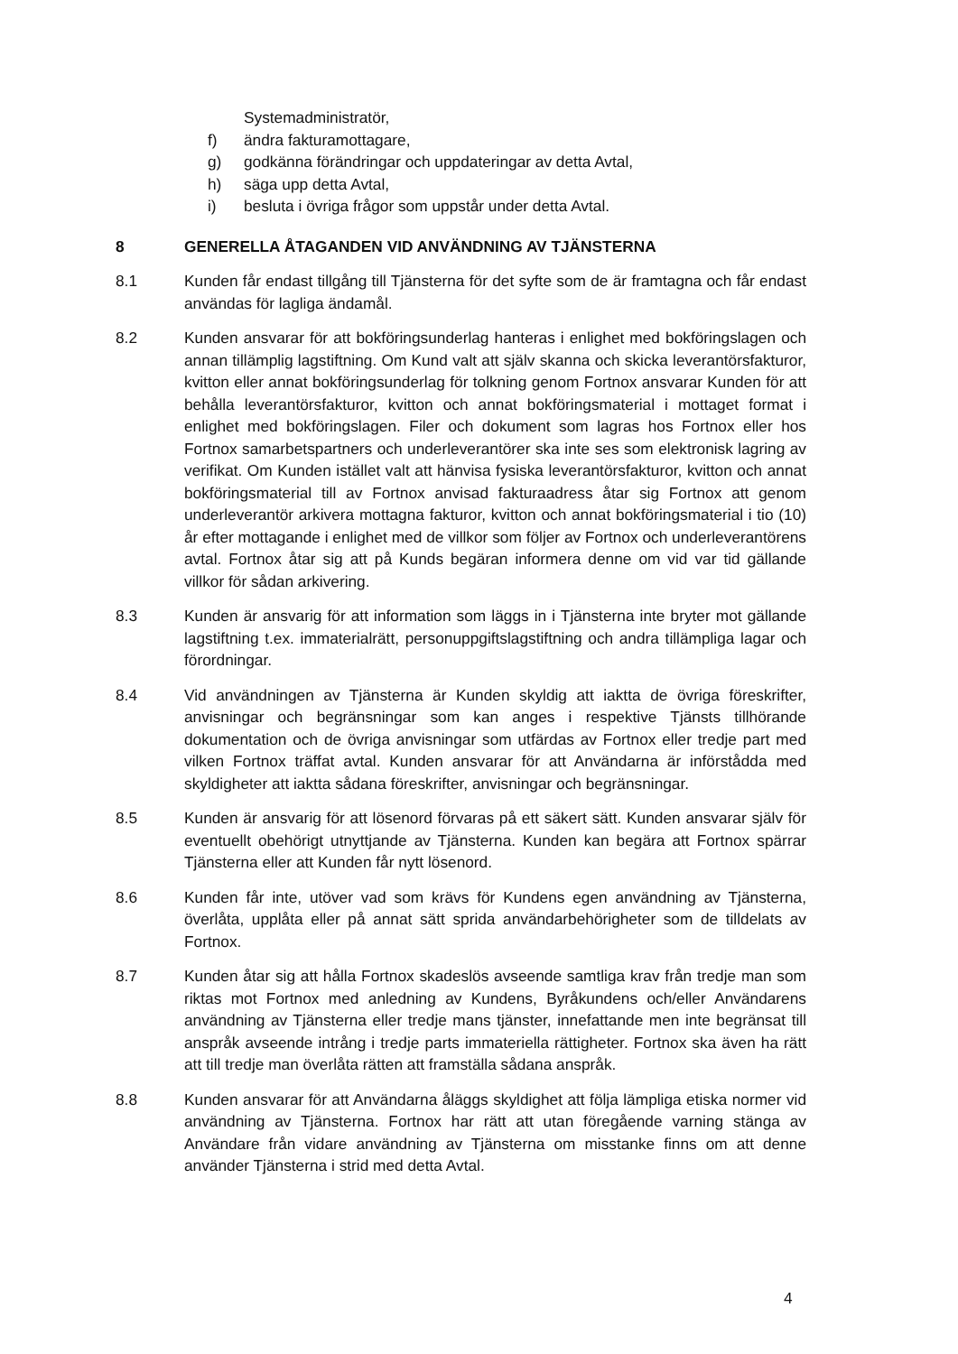Systemadministratör,
f) ändra fakturamottagare,
g) godkänna förändringar och uppdateringar av detta Avtal,
h) säga upp detta Avtal,
i) besluta i övriga frågor som uppstår under detta Avtal.
8 GENERELLA ÅTAGANDEN VID ANVÄNDNING AV TJÄNSTERNA
8.1 Kunden får endast tillgång till Tjänsterna för det syfte som de är framtagna och får endast användas för lagliga ändamål.
8.2 Kunden ansvarar för att bokföringsunderlag hanteras i enlighet med bokföringslagen och annan tillämplig lagstiftning. Om Kund valt att själv skanna och skicka leverantörsfakturor, kvitton eller annat bokföringsunderlag för tolkning genom Fortnox ansvarar Kunden för att behålla leverantörsfakturor, kvitton och annat bokföringsmaterial i mottaget format i enlighet med bokföringslagen. Filer och dokument som lagras hos Fortnox eller hos Fortnox samarbetspartners och underleverantörer ska inte ses som elektronisk lagring av verifikat. Om Kunden istället valt att hänvisa fysiska leverantörsfakturor, kvitton och annat bokföringsmaterial till av Fortnox anvisad fakturaadress åtar sig Fortnox att genom underleverantör arkivera mottagna fakturor, kvitton och annat bokföringsmaterial i tio (10) år efter mottagande i enlighet med de villkor som följer av Fortnox och underleverantörens avtal. Fortnox åtar sig att på Kunds begäran informera denne om vid var tid gällande villkor för sådan arkivering.
8.3 Kunden är ansvarig för att information som läggs in i Tjänsterna inte bryter mot gällande lagstiftning t.ex. immaterialrätt, personuppgiftslagstiftning och andra tillämpliga lagar och förordningar.
8.4 Vid användningen av Tjänsterna är Kunden skyldig att iaktta de övriga föreskrifter, anvisningar och begränsningar som kan anges i respektive Tjänsts tillhörande dokumentation och de övriga anvisningar som utfärdas av Fortnox eller tredje part med vilken Fortnox träffat avtal. Kunden ansvarar för att Användarna är införstådda med skyldigheter att iaktta sådana föreskrifter, anvisningar och begränsningar.
8.5 Kunden är ansvarig för att lösenord förvaras på ett säkert sätt. Kunden ansvarar själv för eventuellt obehörigt utnyttjande av Tjänsterna. Kunden kan begära att Fortnox spärrar Tjänsterna eller att Kunden får nytt lösenord.
8.6 Kunden får inte, utöver vad som krävs för Kundens egen användning av Tjänsterna, överlåta, upplåta eller på annat sätt sprida användarbehörigheter som de tilldelats av Fortnox.
8.7 Kunden åtar sig att hålla Fortnox skadeslös avseende samtliga krav från tredje man som riktas mot Fortnox med anledning av Kundens, Byråkundens och/eller Användarens användning av Tjänsterna eller tredje mans tjänster, innefattande men inte begränsat till anspråk avseende intrång i tredje parts immateriella rättigheter. Fortnox ska även ha rätt att till tredje man överlåta rätten att framställa sådana anspråk.
8.8 Kunden ansvarar för att Användarna åläggs skyldighet att följa lämpliga etiska normer vid användning av Tjänsterna. Fortnox har rätt att utan föregående varning stänga av Användare från vidare användning av Tjänsterna om misstanke finns om att denne använder Tjänsterna i strid med detta Avtal.
4